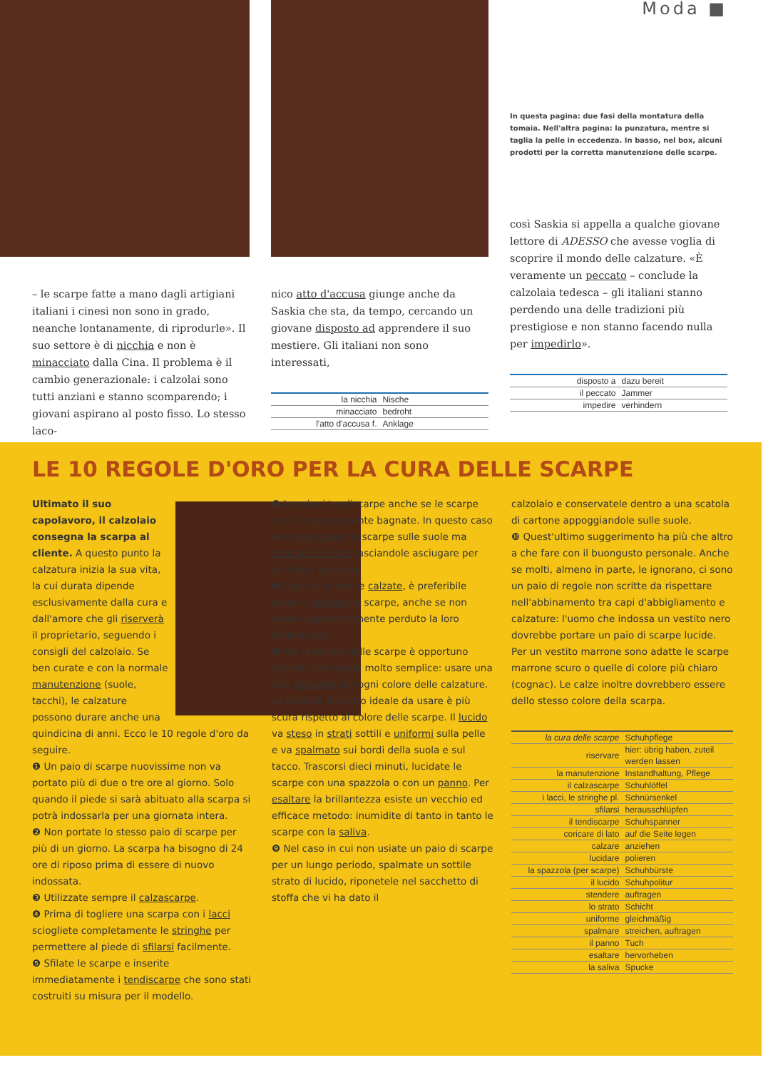– le scarpe fatte a mano dagli artigiani italiani i cinesi non sono in grado, neanche lontanamente, di riprodurle». Il suo settore è di nicchia e non è minacciato dalla Cina. Il problema è il cambio generazionale: i calzolai sono tutti anziani e stanno scomparendo; i giovani aspirano al posto fisso. Lo stesso laco-
nico atto d'accusa giunge anche da Saskia che sta, da tempo, cercando un giovane disposto ad apprendere il suo mestiere. Gli italiani non sono interessati,
| la nicchia | Nische |
| minacciato | bedroht |
| l'atto d'accusa f. | Anklage |
Moda ■
In questa pagina: due fasi della montatura della tomaia. Nell'altra pagina: la punzatura, mentre si taglia la pelle in eccedenza. In basso, nel box, alcuni prodotti per la corretta manutenzione delle scarpe.
così Saskia si appella a qualche giovane lettore di ADESSO che avesse voglia di scoprire il mondo delle calzature. «È veramente un peccato – conclude la calzolaia tedesca – gli italiani stanno perdendo una delle tradizioni più prestigiose e non stanno facendo nulla per impedirlo».
| disposto a | dazu bereit |
| il peccato | Jammer |
| impedire | verhindern |
LE 10 REGOLE D'ORO PER LA CURA DELLE SCARPE
Ultimato il suo capolavoro, il calzolaio consegna la scarpa al cliente. A questo punto la calzatura inizia la sua vita, la cui durata dipende esclusivamente dalla cura e dall'amore che gli riserverà il proprietario, seguendo i consigli del calzolaio. Se ben curate e con la normale manutenzione (suole, tacchi), le calzature possono durare anche una quindicina di anni. Ecco le 10 regole d'oro da seguire.
❶ Un paio di scarpe nuovissime non va portato più di due o tre ore al giorno. Solo quando il piede si sarà abituato alla scarpa si potrà indossarla per una giornata intera.
❷ Non portate lo stesso paio di scarpe per più di un giorno. La scarpa ha bisogno di 24 ore di riposo prima di essere di nuovo indossata.
❸ Utilizzate sempre il calzascarpe.
❹ Prima di togliere una scarpa con i lacci sciogliete completamente le stringhe per permettere al piede di sfilarsi facilmente.
❺ Sfilate le scarpe e inserite immediatamente i tendiscarpe che sono stati costruiti su misura per il modello.
❻ Inserire i tendiscarpe anche se le scarpe sono completamente bagnate. In questo caso non appoggiate le scarpe sulle suole ma coricatele di lato lasciandole asciugare per un'intera giornata.
❼ Ogni volta che le calzate, è preferibile pulire e lucidare le scarpe, anche se non hanno apparentemente perduto la loro brillantezza.
❽ Per la pulizia delle scarpe è opportuno seguire una regola molto semplice: usare una sola spazzola per ogni colore delle calzature. La tonalità di lucido ideale da usare è più scura rispetto al colore delle scarpe. Il lucido va steso in strati sottili e uniformi sulla pelle e va spalmato sui bordi della suola e sul tacco. Trascorsi dieci minuti, lucidate le scarpe con una spazzola o con un panno. Per esaltare la brillantezza esiste un vecchio ed efficace metodo: inumidite di tanto in tanto le scarpe con la saliva.
❾ Nel caso in cui non usiate un paio di scarpe per un lungo periodo, spalmate un sottile strato di lucido, riponetele nel sacchetto di stoffa che vi ha dato il
calzolaio e conservatele dentro a una scatola di cartone appoggiandole sulle suole.
❿ Quest'ultimo suggerimento ha più che altro a che fare con il buongusto personale. Anche se molti, almeno in parte, le ignorano, ci sono un paio di regole non scritte da rispettare nell'abbinamento tra capi d'abbigliamento e calzature: l'uomo che indossa un vestito nero dovrebbe portare un paio di scarpe lucide. Per un vestito marrone sono adatte le scarpe marrone scuro o quelle di colore più chiaro (cognac). Le calze inoltre dovrebbero essere dello stesso colore della scarpa.
| la cura delle scarpe | Schuhpflege |
| riservare | hier: übrig haben, zuteil werden lassen |
| la manutenzione | Instandhaltung, Pflege |
| il calzascarpe | Schuhlöffel |
| i lacci, le stringhe pl. | Schnürsenkel |
| sfilarsi | herausschlüpfen |
| il tendiscarpe | Schuhspanner |
| coricare di lato | auf die Seite legen |
| calzare | anziehen |
| lucidare | polieren |
| la spazzola (per scarpe) | Schuhbürste |
| il lucido | Schuhpolitur |
| stendere | auftragen |
| lo strato | Schicht |
| uniforme | gleichmäßig |
| spalmare | streichen, auftragen |
| il panno | Tuch |
| esaltare | hervorheben |
| la saliva | Spucke |